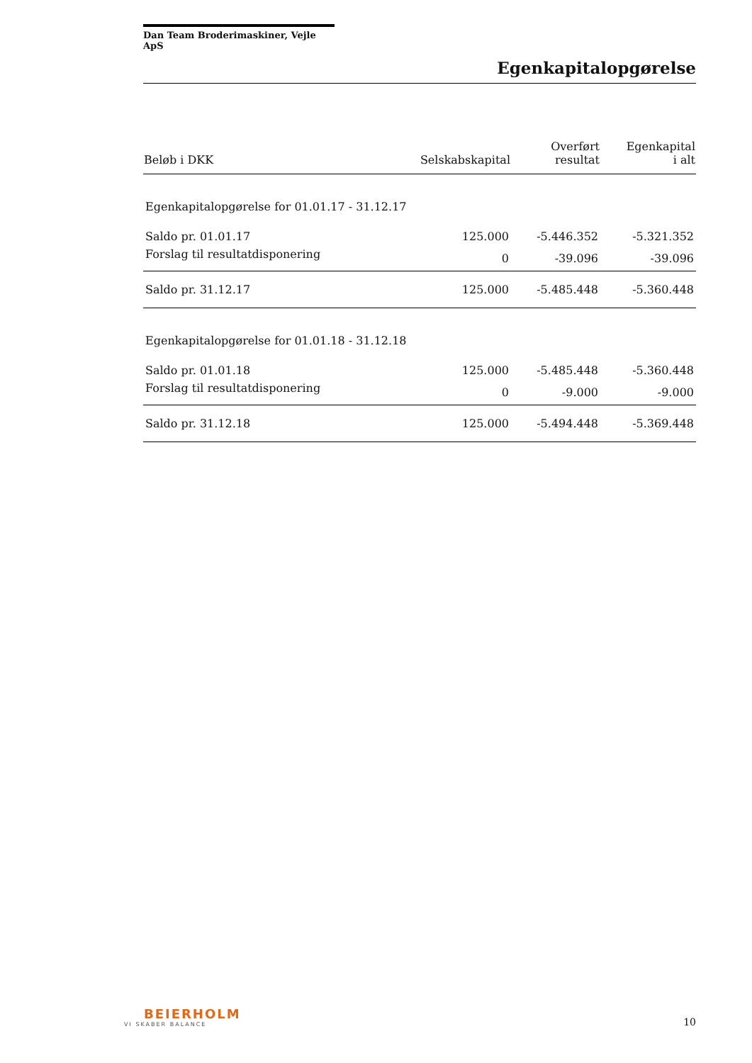Dan Team Broderimaskiner, Vejle ApS
Egenkapitalopgørelse
| Beløb i DKK | Selskabskapital | Overført resultat | Egenkapital i alt |
| --- | --- | --- | --- |
| Egenkapitalopgørelse for 01.01.17 - 31.12.17 | | | |
| Saldo pr. 01.01.17 | 125.000 | -5.446.352 | -5.321.352 |
| Forslag til resultatdisponering | 0 | -39.096 | -39.096 |
| Saldo pr. 31.12.17 | 125.000 | -5.485.448 | -5.360.448 |
| Egenkapitalopgørelse for 01.01.18 - 31.12.18 | | | |
| Saldo pr. 01.01.18 | 125.000 | -5.485.448 | -5.360.448 |
| Forslag til resultatdisponering | 0 | -9.000 | -9.000 |
| Saldo pr. 31.12.18 | 125.000 | -5.494.448 | -5.369.448 |
BEIERHOLM
VI SKABER BALANCE
10